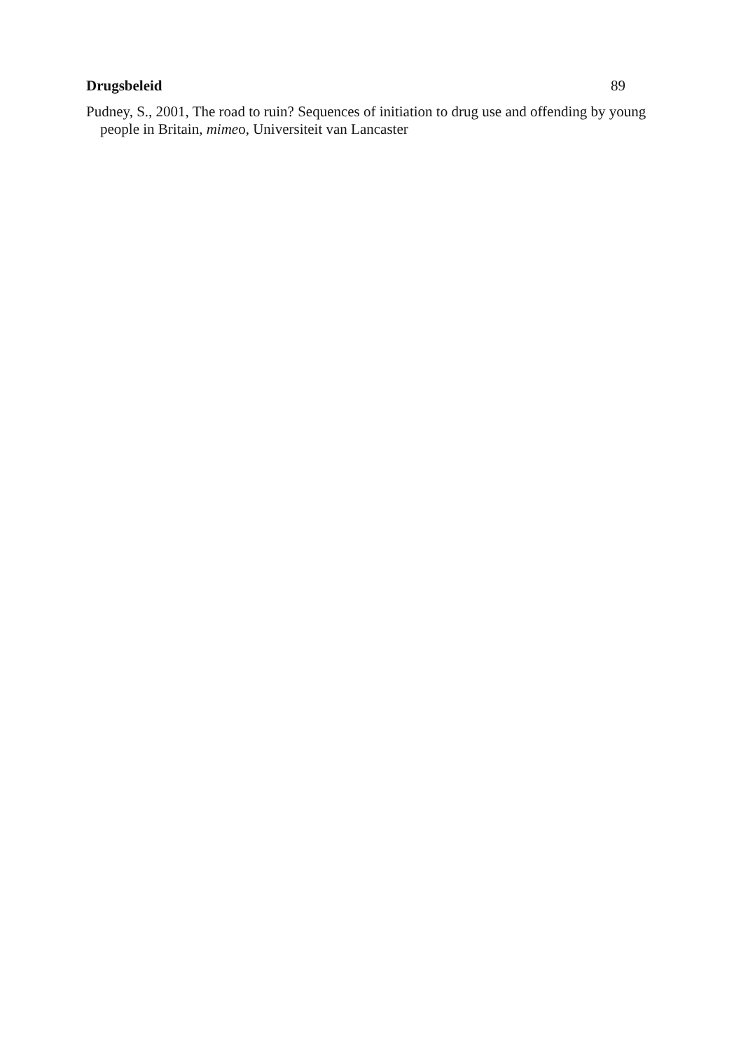Drugsbeleid 89
Pudney, S., 2001, The road to ruin? Sequences of initiation to drug use and offending by young people in Britain, mimeo, Universiteit van Lancaster